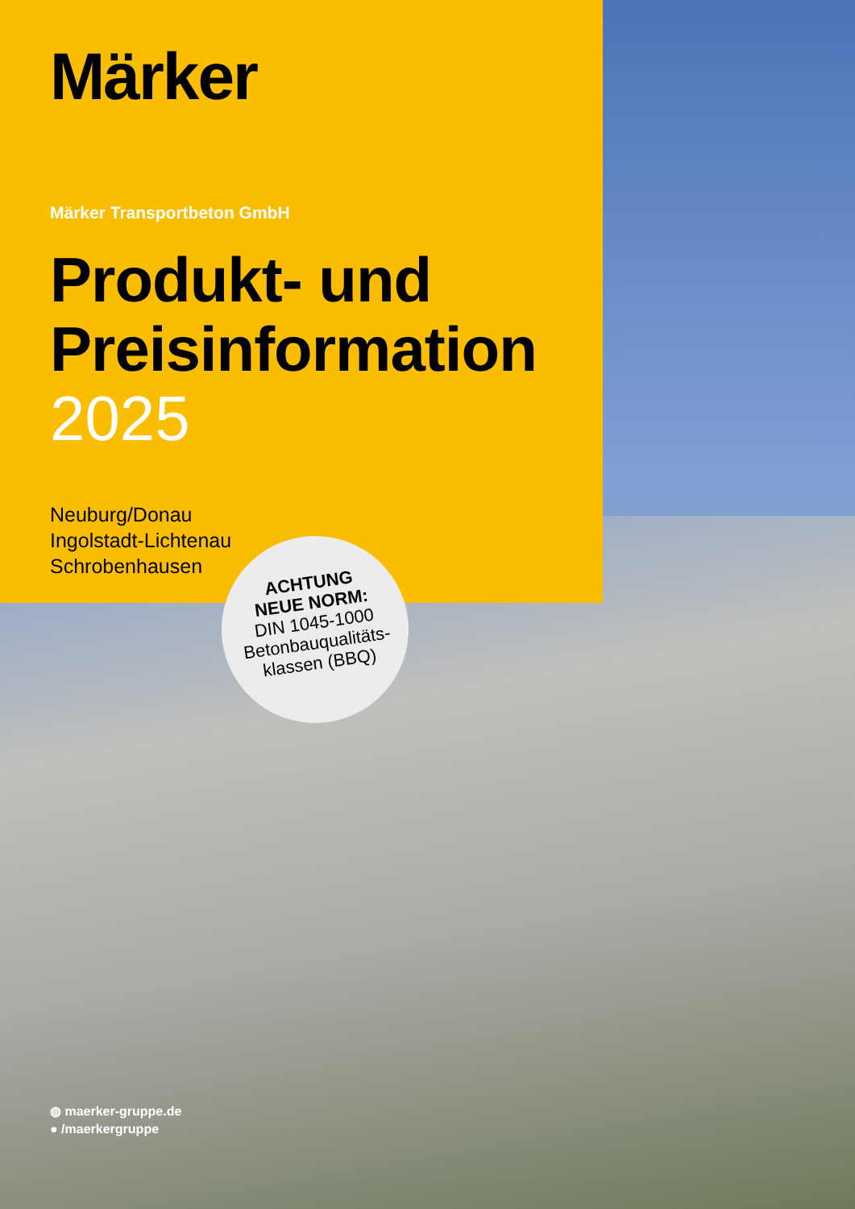Märker
Märker Transportbeton GmbH
Produkt- und
Preisinformation
2025
Neuburg/Donau
Ingolstadt-Lichtenau
Schrobenhausen
ACHTUNG
NEUE NORM:
DIN 1045-1000
Betonbauqualitäts-
klassen (BBQ)
◍ maerker-gruppe.de
● /maerkergruppe